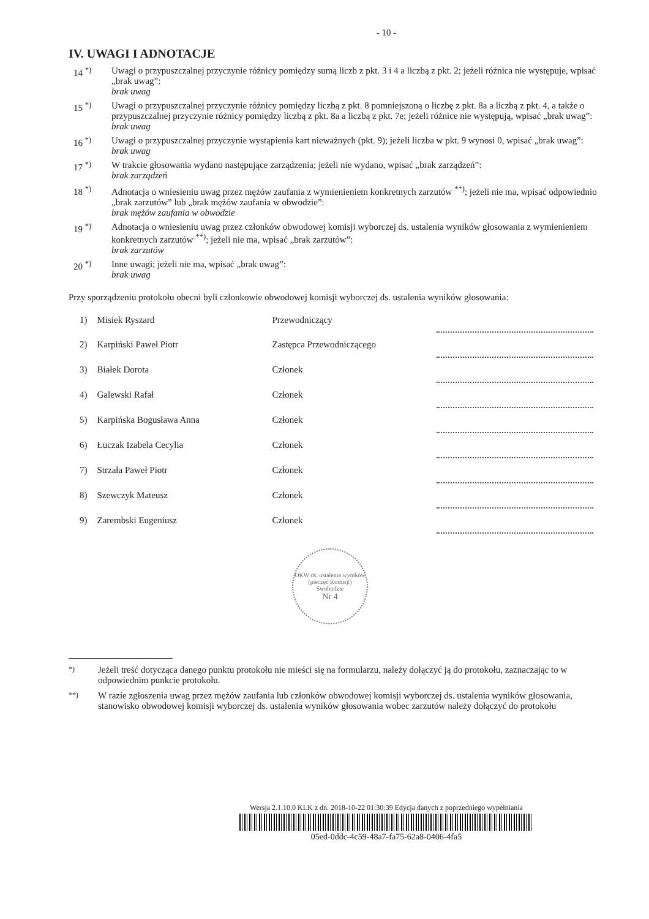- 10 -
IV. UWAGI I ADNOTACJE
14 <sup>*)</sup> Uwagi o przypuszczalnej przyczynie różnicy pomiędzy sumą liczb z pkt. 3 i 4 a liczbą z pkt. 2; jeżeli różnica nie występuje, wpisać „brak uwag”:
brak uwag
15 <sup>*)</sup> Uwagi o przypuszczalnej przyczynie różnicy pomiędzy liczbą z pkt. 8 pomniejszoną o liczbę z pkt. 8a a liczbą z pkt. 4, a także o przypuszczalnej przyczynie różnicy pomiędzy liczbą z pkt. 8a a liczbą z pkt. 7e; jeżeli różnice nie występują, wpisać „brak uwag”:
brak uwag
16 <sup>*)</sup> Uwagi o przypuszczalnej przyczynie wystąpienia kart nieważnych (pkt. 9); jeżeli liczba w pkt. 9 wynosi 0, wpisać „brak uwag”:
brak uwag
17 <sup>*)</sup> W trakcie głosowania wydano następujące zarządzenia; jeżeli nie wydano, wpisać „brak zarządzeń”:
brak zarządzeń
18 <sup>*)</sup> Adnotacja o wniesieniu uwag przez mężów zaufania z wymienieniem konkretnych zarzutów <sup>**)</sup>; jeżeli nie ma, wpisać odpowiednio „brak zarzutów” lub „brak mężów zaufania w obwodzie”:
brak mężów zaufania w obwodzie
19 <sup>*)</sup> Adnotacja o wniesieniu uwag przez członków obwodowej komisji wyborczej ds. ustalenia wyników głosowania z wymienieniem konkretnych zarzutów <sup>**)</sup>; jeżeli nie ma, wpisać „brak zarzutów”:
brak zarzutów
20 <sup>*)</sup> Inne uwagi; jeżeli nie ma, wpisać „brak uwag”:
brak uwag
Przy sporządzeniu protokołu obecni byli członkowie obwodowej komisji wyborczej ds. ustalenia wyników głosowania:
| 1) | Misiek Ryszard | Przewodniczący | |
| 2) | Karpiński Paweł Piotr | Zastępca Przewodniczącego | |
| 3) | Białek Dorota | Członek | |
| 4) | Galewski Rafał | Członek | |
| 5) | Karpińska Bogusława Anna | Członek | |
| 6) | Łuczak Izabela Cecylia | Członek | |
| 7) | Strzała Paweł Piotr | Członek | |
| 8) | Szewczyk Mateusz | Członek | |
| 9) | Zarembski Eugeniusz | Członek | |
OKW ds. ustalenia wyników
(pieczęć Komisji)
Swobodzie
Nr 4
*)
Jeżeli treść dotycząca danego punktu protokołu nie mieści się na formularzu, należy dołączyć ją do protokołu, zaznaczając to w odpowiednim punkcie protokołu.
**)
W razie zgłoszenia uwag przez mężów zaufania lub członków obwodowej komisji wyborczej ds. ustalenia wyników głosowania, stanowisko obwodowej komisji wyborczej ds. ustalenia wyników głosowania wobec zarzutów należy dołączyć do protokołu
Wersja 2.1.10.0 KLK z dn. 2018-10-22 01:30:39 Edycja danych z poprzedniego wypełniania
05ed-0ddc-4c59-48a7-fa75-62a8-0406-4fa5